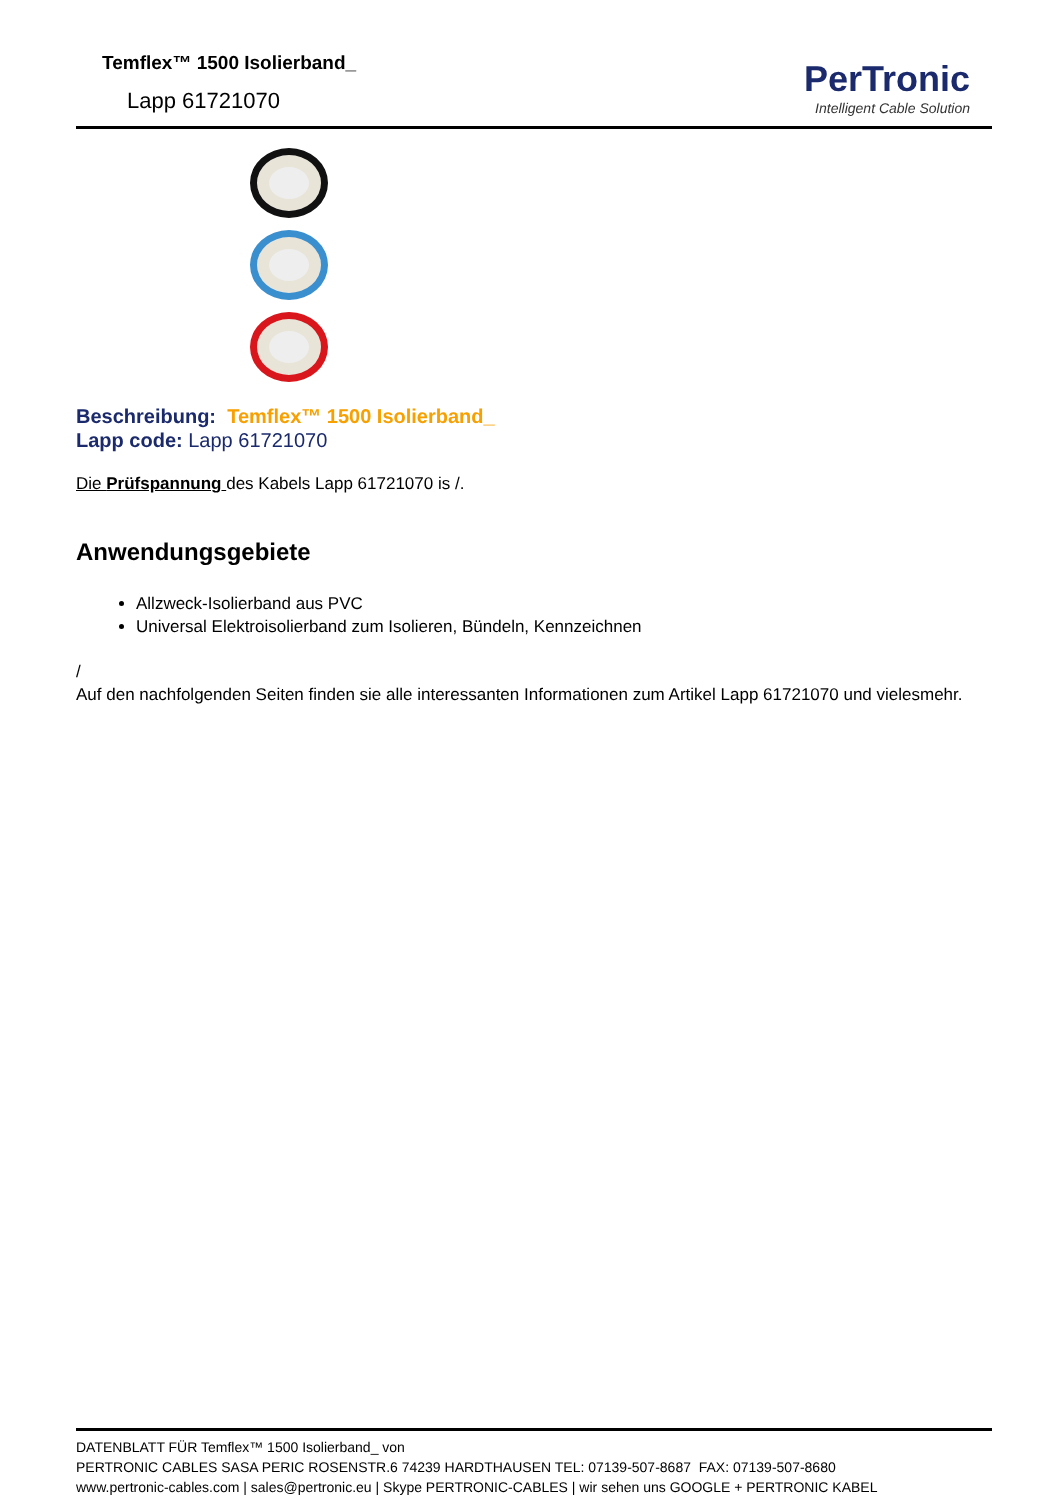Temflex™ 1500 Isolierband_
Lapp 61721070
PerTronic
Intelligent Cable Solution
Beschreibung: Temflex™ 1500 Isolierband_
Lapp code: Lapp 61721070
Die Prüfspannung des Kabels Lapp 61721070 is /.
Anwendungsgebiete
Allzweck-Isolierband aus PVC
Universal Elektroisolierband zum Isolieren, Bündeln, Kennzeichnen
/
Auf den nachfolgenden Seiten finden sie alle interessanten Informationen zum Artikel Lapp 61721070 und vielesmehr.
DATENBLATT FÜR Temflex™ 1500 Isolierband_ von
PERTRONIC CABLES SASA PERIC ROSENSTR.6 74239 HARDTHAUSEN TEL: 07139-507-8687 FAX: 07139-507-8680
www.pertronic-cables.com | sales@pertronic.eu | Skype PERTRONIC-CABLES | wir sehen uns GOOGLE + PERTRONIC KABEL